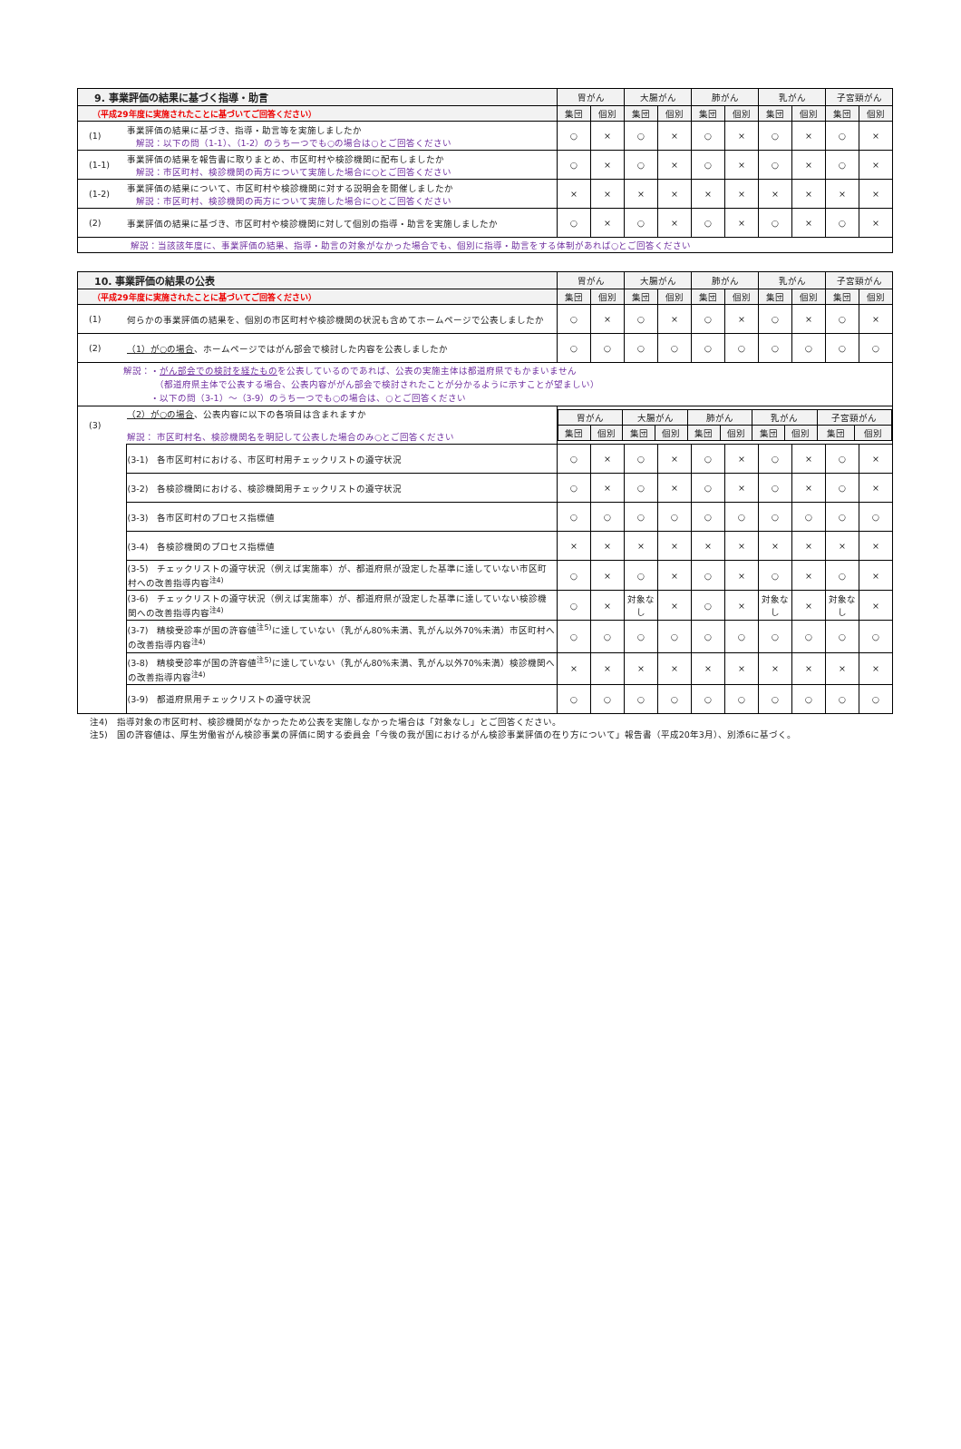| 9. 事業評価の結果に基づく指導・助言 | | 胃がん | | 大腸がん | | 肺がん | | 乳がん | | 子宮頸がん | |
| --- | --- | --- | --- | --- | --- | --- | --- | --- | --- | --- | --- |
| （平成29年度に実施されたことに基づいてご回答ください） | | 集団 | 個別 | 集団 | 個別 | 集団 | 個別 | 集団 | 個別 | 集団 | 個別 |
| (1) | 事業評価の結果に基づき、指導・助言等を実施しましたか 解説：以下の問（1-1）、（1-2）のうち一つでも○の場合は○とご回答ください | ○ | × | ○ | × | ○ | × | ○ | × | ○ | × |
| (1-1) | 事業評価の結果を報告書に取りまとめ、市区町村や検診機関に配布しましたか 解説：市区町村、検診機関の両方について実施した場合に○とご回答ください | ○ | × | ○ | × | ○ | × | ○ | × | ○ | × |
| (1-2) | 事業評価の結果について、市区町村や検診機関に対する説明会を開催しましたか 解説：市区町村、検診機関の両方について実施した場合に○とご回答ください | × | × | × | × | × | × | × | × | × | × |
| (2) | 事業評価の結果に基づき、市区町村や検診機関に対して個別の指導・助言を実施しましたか | ○ | × | ○ | × | ○ | × | ○ | × | ○ | × |
| 解説：当該該年度に、事業評価の結果、指導・助言の対象がなかった場合でも、個別に指導・助言をする体制があれば○とご回答ください | | | | | | | | | | | |
| 10. 事業評価の結果の公表 | | 胃がん | | 大腸がん | | 肺がん | | 乳がん | | 子宮頸がん | |
| --- | --- | --- | --- | --- | --- | --- | --- | --- | --- | --- | --- |
| （平成29年度に実施されたことに基づいてご回答ください） | | 集団 | 個別 | 集団 | 個別 | 集団 | 個別 | 集団 | 個別 | 集団 | 個別 |
| (1) | 何らかの事業評価の結果を、個別の市区町村や検診機関の状況も含めてホームページで公表しましたか | ○ | × | ○ | × | ○ | × | ○ | × | ○ | × |
| (2) | （1）が○の場合 、ホームページではがん部会で検討した内容を公表しましたか | ○ | ○ | ○ | ○ | ○ | ○ | ○ | ○ | ○ | ○ |
| 解説：・ がん部会での検討を経たもの を公表しているのであれば、公表の実施主体は都道府県でもかまいません （都道府県主体で公表する場合、公表内容ががん部会で検討されたことが分かるように示すことが望ましい） ・以下の問（3-1）～（3-9）のうち一つでも○の場合は、○とご回答ください | | | | | | | | | | | |
| (3) | （2）が○の場合 、公表内容に以下の各項目は含まれますか 解説： 市区町村名、検診機関名を明記して公表した場合のみ○とご回答ください | / 胃がん / / 大腸がん / / 肺がん / / 乳がん / / 子宮頸がん / / / --- / --- / --- / --- / --- / --- / --- / --- / --- / --- / / 集団 / 個別 / 集団 / 個別 / 集団 / 個別 / 集団 / 個別 / 集団 / 個別 / | | | | | | | | | |
| | (3-1) 各市区町村における、市区町村用チェックリストの遵守状況 | ○ | × | ○ | × | ○ | × | ○ | × | ○ | × |
| | (3-2) 各検診機関における、検診機関用チェックリストの遵守状況 | ○ | × | ○ | × | ○ | × | ○ | × | ○ | × |
| | (3-3) 各市区町村のプロセス指標値 | ○ | ○ | ○ | ○ | ○ | ○ | ○ | ○ | ○ | ○ |
| | (3-4) 各検診機関のプロセス指標値 | × | × | × | × | × | × | × | × | × | × |
| | (3-5) チェックリストの遵守状況（例えば実施率）が、都道府県が設定した基準に達していない市区町村への改善指導内容<sup>注4)</sup> | ○ | × | ○ | × | ○ | × | ○ | × | ○ | × |
| | (3-6) チェックリストの遵守状況（例えば実施率）が、都道府県が設定した基準に達していない検診機関への改善指導内容<sup>注4)</sup> | ○ | × | 対象なし | × | ○ | × | 対象なし | × | 対象なし | × |
| | (3-7) 精検受診率が国の許容値<sup>注5)</sup>に達していない（乳がん80%未満、乳がん以外70%未満）市区町村への改善指導内容<sup>注4)</sup> | ○ | ○ | ○ | ○ | ○ | ○ | ○ | ○ | ○ | ○ |
| | (3-8) 精検受診率が国の許容値<sup>注5)</sup>に達していない（乳がん80%未満、乳がん以外70%未満）検診機関への改善指導内容<sup>注4)</sup> | × | × | × | × | × | × | × | × | × | × |
| | (3-9) 都道府県用チェックリストの遵守状況 | ○ | ○ | ○ | ○ | ○ | ○ | ○ | ○ | ○ | ○ |
注4)　指導対象の市区町村、検診機関がなかったため公表を実施しなかった場合は「対象なし」とご回答ください。
注5)　国の許容値は、厚生労働省がん検診事業の評価に関する委員会「今後の我が国におけるがん検診事業評価の在り方について」報告書（平成20年3月）、別添6に基づく。